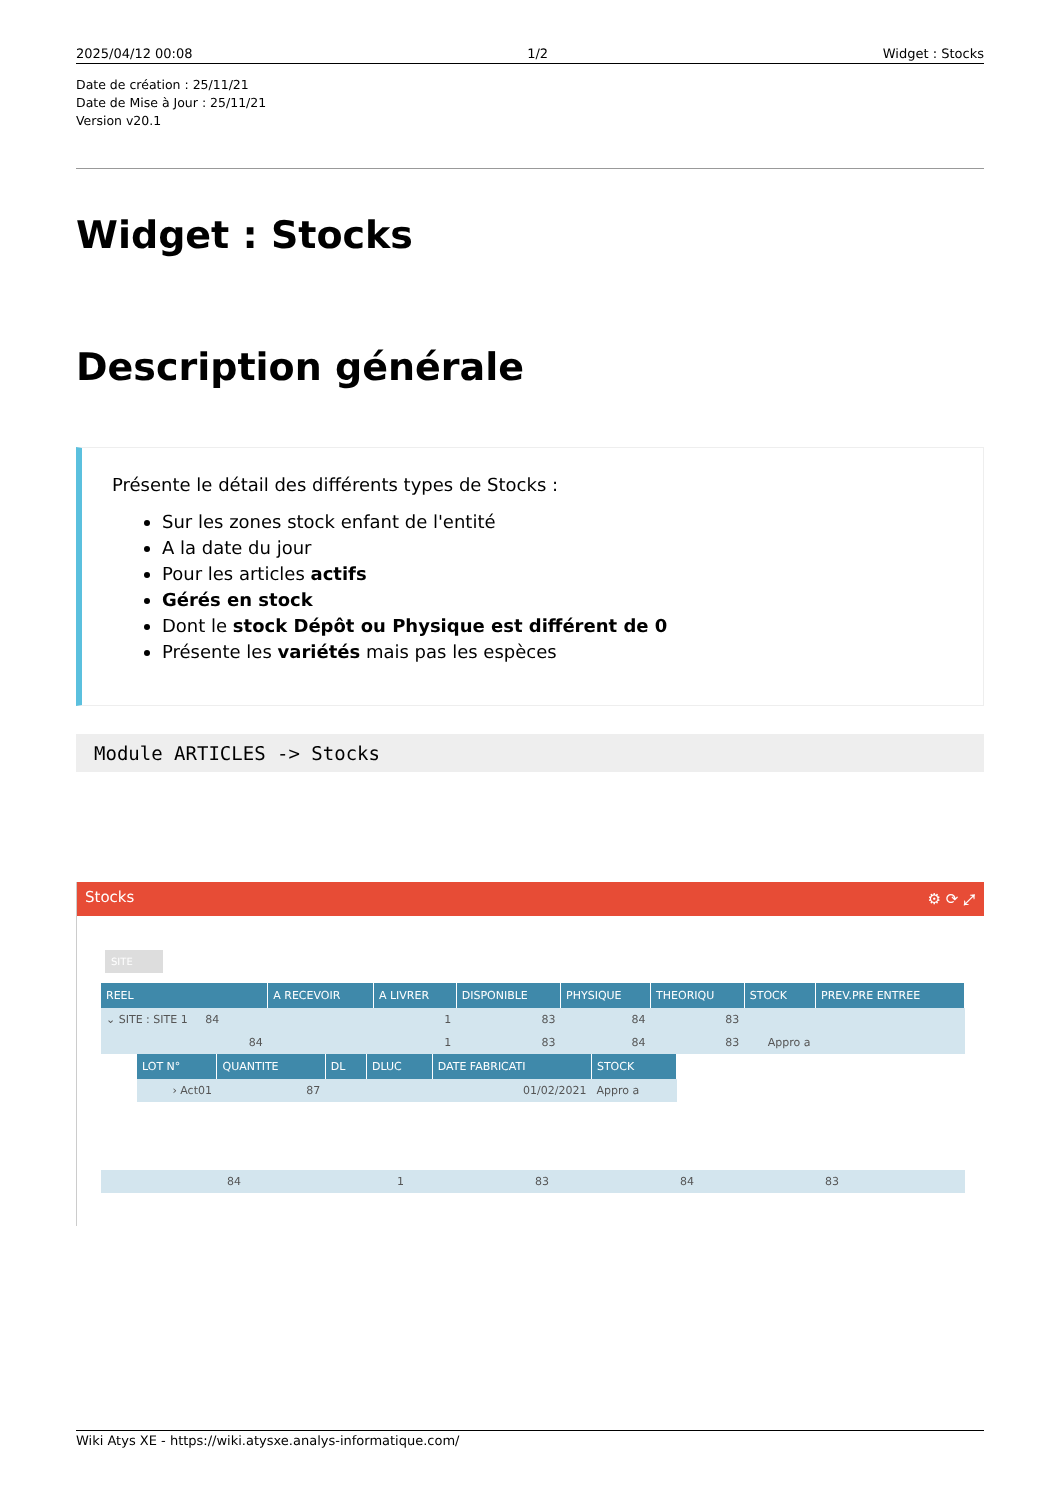2025/04/12 00:08 1/2 Widget : Stocks
Date de création : 25/11/21
Date de Mise à Jour : 25/11/21
Version v20.1
Widget : Stocks
Description générale
Présente le détail des différents types de Stocks :
Sur les zones stock enfant de l'entité
A la date du jour
Pour les articles actifs
Gérés en stock
Dont le stock Dépôt ou Physique est différent de 0
Présente les variétés mais pas les espèces
Module ARTICLES -> Stocks
Stocks ⚙ ⟳ ⤢
SITE
| REEL | A RECEVOIR | A LIVRER | DISPONIBLE | PHYSIQUE | THEORIQU | STOCK | PREV.PRE ENTREE |
| --- | --- | --- | --- | --- | --- | --- | --- |
| ⌄ SITE : SITE 1 84 | | 1 | 83 | 84 | 83 | | |
| 84 | | 1 | 83 | 84 | 83 | Appro a | |
| LOT N° | QUANTITE | DL | DLUC | DATE FABRICATI | STOCK |
| --- | --- | --- | --- | --- | --- |
| › Act01 | 87 | | | 01/02/2021 | Appro a |
| 84 | | 1 | 83 | 84 | 83 | | |
Wiki Atys XE - https://wiki.atysxe.analys-informatique.com/